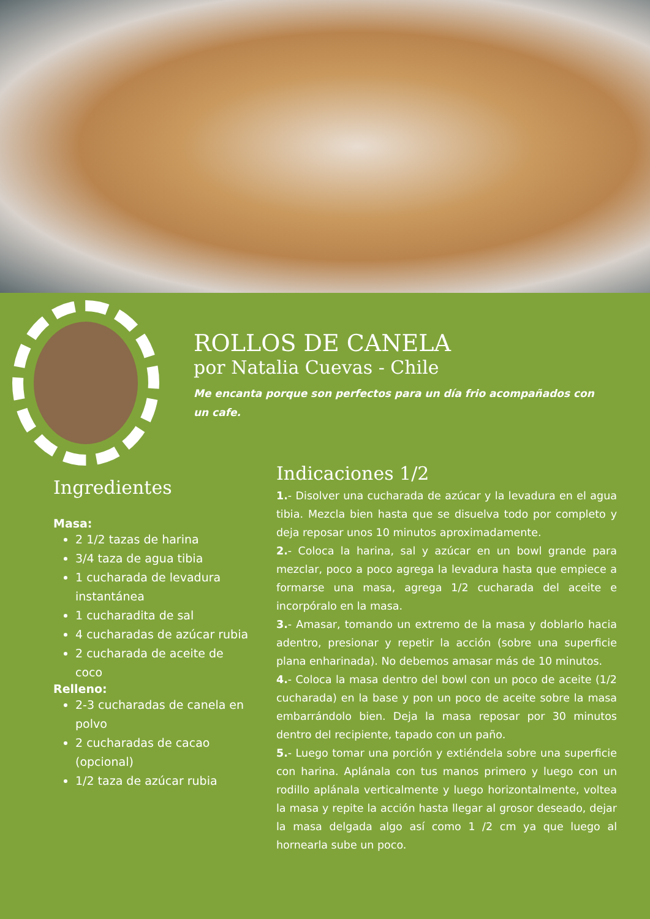ROLLOS DE CANELA
por Natalia Cuevas - Chile
Me encanta porque son perfectos para un día frio acompañados con un cafe.
Ingredientes
Masa:
2 1/2 tazas de harina
3/4 taza de agua tibia
1 cucharada de levadura instantánea
1 cucharadita de sal
4 cucharadas de azúcar rubia
2 cucharada de aceite de coco
Relleno:
2-3 cucharadas de canela en polvo
2 cucharadas de cacao (opcional)
1/2 taza de azúcar rubia
Indicaciones 1/2
1.- Disolver una cucharada de azúcar y la levadura en el agua tibia. Mezcla bien hasta que se disuelva todo por completo y deja reposar unos 10 minutos aproximadamente.
2.- Coloca la harina, sal y azúcar en un bowl grande para mezclar, poco a poco agrega la levadura hasta que empiece a formarse una masa, agrega 1/2 cucharada del aceite e incorpóralo en la masa.
3.- Amasar, tomando un extremo de la masa y doblarlo hacia adentro, presionar y repetir la acción (sobre una superficie plana enharinada). No debemos amasar más de 10 minutos.
4.- Coloca la masa dentro del bowl con un poco de aceite (1/2 cucharada) en la base y pon un poco de aceite sobre la masa embarrándolo bien. Deja la masa reposar por 30 minutos dentro del recipiente, tapado con un paño.
5.- Luego tomar una porción y extiéndela sobre una superficie con harina. Aplánala con tus manos primero y luego con un rodillo aplánala verticalmente y luego horizontalmente, voltea la masa y repite la acción hasta llegar al grosor deseado, dejar la masa delgada algo así como 1 /2 cm ya que luego al hornearla sube un poco.